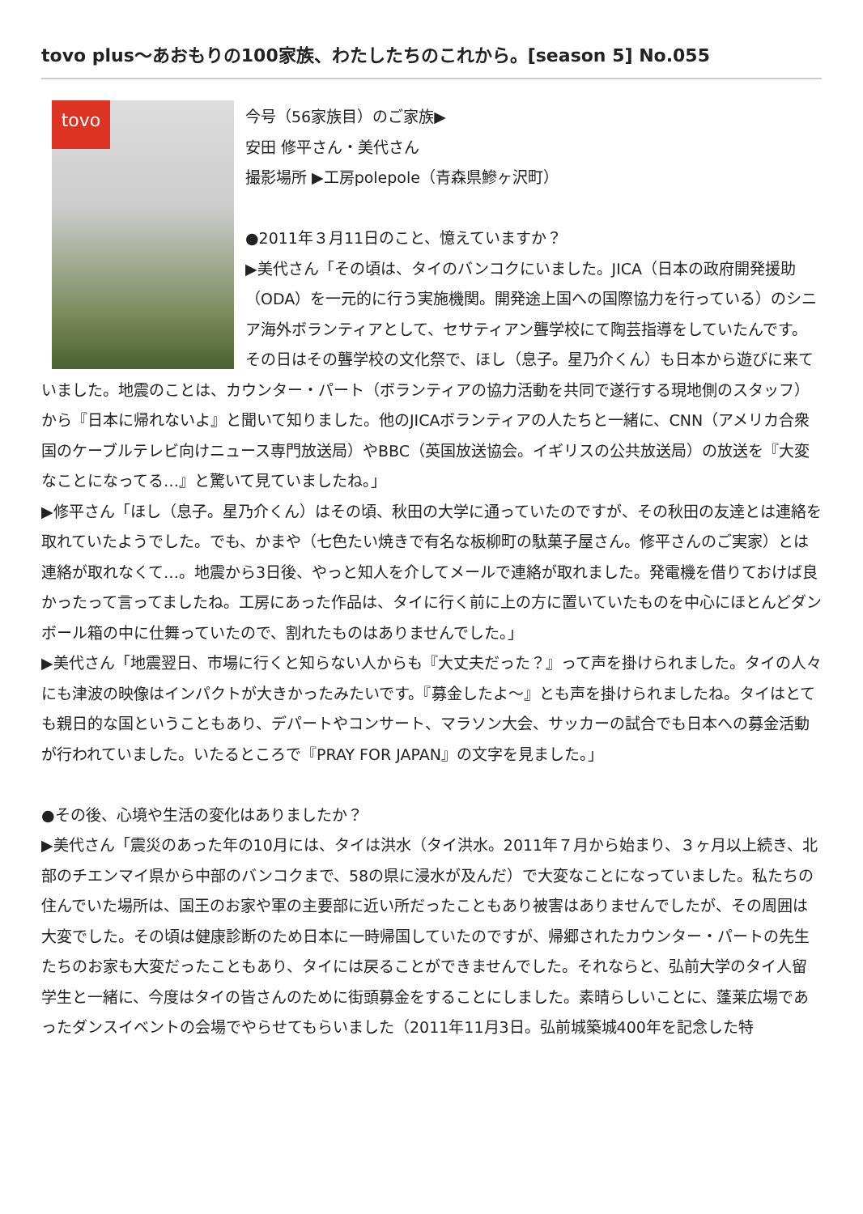tovo plus〜あおもりの100家族、わたしたちのこれから。[season 5] No.055
tovo
今号（56家族目）のご家族▶
安田 修平さん・美代さん
撮影場所 ▶工房polepole（青森県鰺ヶ沢町）
●2011年３月11日のこと、憶えていますか？
▶美代さん「その頃は、タイのバンコクにいました。JICA（日本の政府開発援助（ODA）を一元的に行う実施機関。開発途上国への国際協力を行っている）のシニア海外ボランティアとして、セサティアン聾学校にて陶芸指導をしていたんです。その日はその聾学校の文化祭で、ほし（息子。星乃介くん）も日本から遊びに来ていました。地震のことは、カウンター・パート（ボランティアの協力活動を共同で遂行する現地側のスタッフ）から『日本に帰れないよ』と聞いて知りました。他のJICAボランティアの人たちと一緒に、CNN（アメリカ合衆国のケーブルテレビ向けニュース専門放送局）やBBC（英国放送協会。イギリスの公共放送局）の放送を『大変なことになってる…』と驚いて見ていましたね。」
▶修平さん「ほし（息子。星乃介くん）はその頃、秋田の大学に通っていたのですが、その秋田の友達とは連絡を取れていたようでした。でも、かまや（七色たい焼きで有名な板柳町の駄菓子屋さん。修平さんのご実家）とは連絡が取れなくて…。地震から3日後、やっと知人を介してメールで連絡が取れました。発電機を借りておけば良かったって言ってましたね。工房にあった作品は、タイに行く前に上の方に置いていたものを中心にほとんどダンボール箱の中に仕舞っていたので、割れたものはありませんでした。」
▶美代さん「地震翌日、市場に行くと知らない人からも『大丈夫だった？』って声を掛けられました。タイの人々にも津波の映像はインパクトが大きかったみたいです。『募金したよ〜』とも声を掛けられましたね。タイはとても親日的な国ということもあり、デパートやコンサート、マラソン大会、サッカーの試合でも日本への募金活動が行われていました。いたるところで『PRAY FOR JAPAN』の文字を見ました。」
●その後、心境や生活の変化はありましたか？
▶美代さん「震災のあった年の10月には、タイは洪水（タイ洪水。2011年７月から始まり、３ヶ月以上続き、北部のチエンマイ県から中部のバンコクまで、58の県に浸水が及んだ）で大変なことになっていました。私たちの住んでいた場所は、国王のお家や軍の主要部に近い所だったこともあり被害はありませんでしたが、その周囲は大変でした。その頃は健康診断のため日本に一時帰国していたのですが、帰郷されたカウンター・パートの先生たちのお家も大変だったこともあり、タイには戻ることができませんでした。それならと、弘前大学のタイ人留学生と一緒に、今度はタイの皆さんのために街頭募金をすることにしました。素晴らしいことに、蓬莱広場であったダンスイベントの会場でやらせてもらいました（2011年11月3日。弘前城築城400年を記念した特